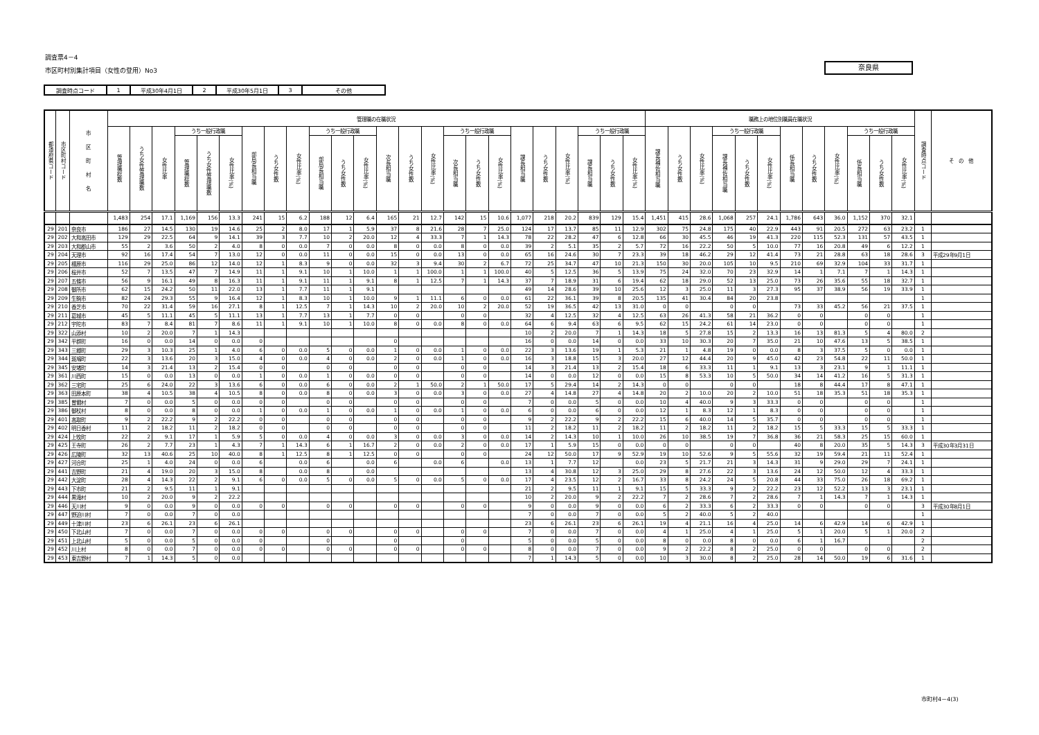調査票4－4
市区町村別集計項目（女性の登用）No3
奈良県
| 調査時点コード | 1 | 平成30年4月1日 | 2 | 平成30年5月1日 | 3 | その他 |
| 都道府県コード | 市区町村コード | 市 区 町 村 名 | 管理職の在職状況 | | | | | | | | | | | | | | | | | | | | | | | | 職務上の地位別職員在職状況 | | | | | | | | | | | | 調査時点コード | そ の 他 |
| --- | --- | --- | --- | --- | --- | --- | --- | --- | --- | --- | --- | --- | --- | --- | --- | --- | --- | --- | --- | --- | --- | --- | --- | --- | --- | --- | --- | --- | --- | --- | --- | --- | --- | --- | --- | --- | --- | --- | --- | --- |
| | | | 管理職総数 | うち女性管理職数 | 女性比率 | うち一般行政職 | | | 部局長相当職 | うち女性数 | 女性比率(%) | うち一般行政職 | | | 次長相当職 | うち女性数 | 女性比率(%) | うち一般行政職 | | | 課長相当職 | うち女性数 | 女性比率(%) | うち一般行政職 | | | 課長補佐相当職 | うち女性数 | 女性比率(%) | うち一般行政職 | | | 係長相当職 | うち女性数 | 女性比率(%) | うち一般行政職 | | | | |
| | | | | | | 管理職総数 | うち女性管理職数 | 女性比率(%) | | | | 部局長相当職 | うち女性数 | 女性比率(%) | | | | 次長相当職 | うち女性数 | 女性比率(%) | | | | 課長相当職 | うち女性数 | 女性比率(%) | | | | 課長補佐相当職 | うち女性数 | 女性比率(%) | | | | 係長相当職 | うち女性数 | 女性比率(%) | | |
| | | | 1,483 | 254 | 17.1 | 1,169 | 156 | 13.3 | 241 | 15 | 6.2 | 188 | 12 | 6.4 | 165 | 21 | 12.7 | 142 | 15 | 10.6 | 1,077 | 218 | 20.2 | 839 | 129 | 15.4 | 1,451 | 415 | 28.6 | 1,068 | 257 | 24.1 | 1,786 | 643 | 36.0 | 1,152 | 370 | 32.1 | | |
| 29 | 201 | 奈良市 | 186 | 27 | 14.5 | 130 | 19 | 14.6 | 25 | 2 | 8.0 | 17 | 1 | 5.9 | 37 | 8 | 21.6 | 28 | 7 | 25.0 | 124 | 17 | 13.7 | 85 | 11 | 12.9 | 302 | 75 | 24.8 | 175 | 40 | 22.9 | 443 | 91 | 20.5 | 272 | 63 | 23.2 | 1 | |
| 29 | 202 | 大和高田市 | 129 | 29 | 22.5 | 64 | 9 | 14.1 | 39 | 3 | 7.7 | 10 | 2 | 20.0 | 12 | 4 | 33.3 | 7 | 1 | 14.3 | 78 | 22 | 28.2 | 47 | 6 | 12.8 | 66 | 30 | 45.5 | 46 | 19 | 41.3 | 220 | 115 | 52.3 | 131 | 57 | 43.5 | 1 | |
| 29 | 203 | 大和郡山市 | 55 | 2 | 3.6 | 50 | 2 | 4.0 | 8 | 0 | 0.0 | 7 | 0 | 0.0 | 8 | 0 | 0.0 | 8 | 0 | 0.0 | 39 | 2 | 5.1 | 35 | 2 | 5.7 | 72 | 16 | 22.2 | 50 | 5 | 10.0 | 77 | 16 | 20.8 | 49 | 6 | 12.2 | 1 | |
| 29 | 204 | 天理市 | 92 | 16 | 17.4 | 54 | 7 | 13.0 | 12 | 0 | 0.0 | 11 | 0 | 0.0 | 15 | 0 | 0.0 | 13 | 0 | 0.0 | 65 | 16 | 24.6 | 30 | 7 | 23.3 | 39 | 18 | 46.2 | 29 | 12 | 41.4 | 73 | 21 | 28.8 | 63 | 18 | 28.6 | 3 | 平成29年9月1日 |
| 29 | 205 | 橿原市 | 116 | 29 | 25.0 | 86 | 12 | 14.0 | 12 | 1 | 8.3 | 9 | 0 | 0.0 | 32 | 3 | 9.4 | 30 | 2 | 6.7 | 72 | 25 | 34.7 | 47 | 10 | 21.3 | 150 | 30 | 20.0 | 105 | 10 | 9.5 | 210 | 69 | 32.9 | 104 | 33 | 31.7 | 1 | |
| 29 | 206 | 桜井市 | 52 | 7 | 13.5 | 47 | 7 | 14.9 | 11 | 1 | 9.1 | 10 | 1 | 10.0 | 1 | 1 | 100.0 | 1 | 1 | 100.0 | 40 | 5 | 12.5 | 36 | 5 | 13.9 | 75 | 24 | 32.0 | 70 | 23 | 32.9 | 14 | 1 | 7.1 | 7 | 1 | 14.3 | 1 | |
| 29 | 207 | 五條市 | 56 | 9 | 16.1 | 49 | 8 | 16.3 | 11 | 1 | 9.1 | 11 | 1 | 9.1 | 8 | 1 | 12.5 | 7 | 1 | 14.3 | 37 | 7 | 18.9 | 31 | 6 | 19.4 | 62 | 18 | 29.0 | 52 | 13 | 25.0 | 73 | 26 | 35.6 | 55 | 18 | 32.7 | 1 | |
| 29 | 208 | 御所市 | 62 | 15 | 24.2 | 50 | 11 | 22.0 | 13 | 1 | 7.7 | 11 | 1 | 9.1 | | | | | | | 49 | 14 | 28.6 | 39 | 10 | 25.6 | 12 | 3 | 25.0 | 11 | 3 | 27.3 | 95 | 37 | 38.9 | 56 | 19 | 33.9 | 1 | |
| 29 | 209 | 生駒市 | 82 | 24 | 29.3 | 55 | 9 | 16.4 | 12 | 1 | 8.3 | 10 | 1 | 10.0 | 9 | 1 | 11.1 | 6 | 0 | 0.0 | 61 | 22 | 36.1 | 39 | 8 | 20.5 | 135 | 41 | 30.4 | 84 | 20 | 23.8 | | | | | | | 1 | |
| 29 | 210 | 香芝市 | 70 | 22 | 31.4 | 59 | 16 | 27.1 | 8 | 1 | 12.5 | 7 | 1 | 14.3 | 10 | 2 | 20.0 | 10 | 2 | 20.0 | 52 | 19 | 36.5 | 42 | 13 | 31.0 | 0 | 0 | | 0 | 0 | | 73 | 33 | 45.2 | 56 | 21 | 37.5 | 1 | |
| 29 | 211 | 葛城市 | 45 | 5 | 11.1 | 45 | 5 | 11.1 | 13 | 1 | 7.7 | 13 | 1 | 7.7 | 0 | 0 | | 0 | 0 | | 32 | 4 | 12.5 | 32 | 4 | 12.5 | 63 | 26 | 41.3 | 58 | 21 | 36.2 | 0 | 0 | | 0 | 0 | | 1 | |
| 29 | 212 | 宇陀市 | 83 | 7 | 8.4 | 81 | 7 | 8.6 | 11 | 1 | 9.1 | 10 | 1 | 10.0 | 8 | 0 | 0.0 | 8 | 0 | 0.0 | 64 | 6 | 9.4 | 63 | 6 | 9.5 | 62 | 15 | 24.2 | 61 | 14 | 23.0 | 0 | 0 | | 0 | 0 | | 1 | |
| 29 | 322 | 山添村 | 10 | 2 | 20.0 | 7 | 1 | 14.3 | | | | | | | | | | | | | 10 | 2 | 20.0 | 7 | 1 | 14.3 | 18 | 5 | 27.8 | 15 | 2 | 13.3 | 16 | 13 | 81.3 | 5 | 4 | 80.0 | 2 | |
| 29 | 342 | 平群町 | 16 | 0 | 0.0 | 14 | 0 | 0.0 | 0 | | | | | | 0 | | | | | | 16 | 0 | 0.0 | 14 | 0 | 0.0 | 33 | 10 | 30.3 | 20 | 7 | 35.0 | 21 | 10 | 47.6 | 13 | 5 | 38.5 | 1 | |
| 29 | 343 | 三郷町 | 29 | 3 | 10.3 | 25 | 1 | 4.0 | 6 | 0 | 0.0 | 5 | 0 | 0.0 | 1 | 0 | 0.0 | 1 | 0 | 0.0 | 22 | 3 | 13.6 | 19 | 1 | 5.3 | 21 | 1 | 4.8 | 19 | 0 | 0.0 | 8 | 3 | 37.5 | 5 | 0 | 0.0 | 1 | |
| 29 | 344 | 斑鳩町 | 22 | 3 | 13.6 | 20 | 3 | 15.0 | 4 | 0 | 0.0 | 4 | 0 | 0.0 | 2 | 0 | 0.0 | 1 | 0 | 0.0 | 16 | 3 | 18.8 | 15 | 3 | 20.0 | 27 | 12 | 44.4 | 20 | 9 | 45.0 | 42 | 23 | 54.8 | 22 | 11 | 50.0 | 1 | |
| 29 | 345 | 安堵町 | 14 | 3 | 21.4 | 13 | 2 | 15.4 | 0 | 0 | | 0 | 0 | | 0 | 0 | | 0 | 0 | | 14 | 3 | 21.4 | 13 | 2 | 15.4 | 18 | 6 | 33.3 | 11 | 1 | 9.1 | 13 | 3 | 23.1 | 9 | 1 | 11.1 | 1 | |
| 29 | 361 | 川西町 | 15 | 0 | 0.0 | 13 | 0 | 0.0 | 1 | 0 | 0.0 | 1 | 0 | 0.0 | 0 | 0 | | 0 | 0 | | 14 | 0 | 0.0 | 12 | 0 | 0.0 | 15 | 8 | 53.3 | 10 | 5 | 50.0 | 34 | 14 | 41.2 | 16 | 5 | 31.3 | 1 | |
| 29 | 362 | 三宅町 | 25 | 6 | 24.0 | 22 | 3 | 13.6 | 6 | 0 | 0.0 | 6 | 0 | 0.0 | 2 | 1 | 50.0 | 2 | 1 | 50.0 | 17 | 5 | 29.4 | 14 | 2 | 14.3 | 0 | 0 | | 0 | 0 | | 18 | 8 | 44.4 | 17 | 8 | 47.1 | 1 | |
| 29 | 363 | 田原本町 | 38 | 4 | 10.5 | 38 | 4 | 10.5 | 8 | 0 | 0.0 | 8 | 0 | 0.0 | 3 | 0 | 0.0 | 3 | 0 | 0.0 | 27 | 4 | 14.8 | 27 | 4 | 14.8 | 20 | 2 | 10.0 | 20 | 2 | 10.0 | 51 | 18 | 35.3 | 51 | 18 | 35.3 | 1 | |
| 29 | 385 | 曽爾村 | 7 | 0 | 0.0 | 5 | 0 | 0.0 | 0 | 0 | | 0 | 0 | | 0 | 0 | | 0 | 0 | | 7 | 0 | 0.0 | 5 | 0 | 0.0 | 10 | 4 | 40.0 | 9 | 3 | 33.3 | 0 | 0 | | 0 | 0 | | 1 | |
| 29 | 386 | 御杖村 | 8 | 0 | 0.0 | 8 | 0 | 0.0 | 1 | 0 | 0.0 | 1 | 0 | 0.0 | 1 | 0 | 0.0 | 1 | 0 | 0.0 | 6 | 0 | 0.0 | 6 | 0 | 0.0 | 12 | 1 | 8.3 | 12 | 1 | 8.3 | 0 | 0 | | 0 | 0 | | 1 | |
| 29 | 401 | 高取町 | 9 | 2 | 22.2 | 9 | 2 | 22.2 | 0 | 0 | | 0 | 0 | | 0 | 0 | | 0 | 0 | | 9 | 2 | 22.2 | 9 | 2 | 22.2 | 15 | 6 | 40.0 | 14 | 5 | 35.7 | 0 | 0 | | 0 | 0 | | 1 | |
| 29 | 402 | 明日香村 | 11 | 2 | 18.2 | 11 | 2 | 18.2 | 0 | 0 | | 0 | 0 | | 0 | 0 | | 0 | 0 | | 11 | 2 | 18.2 | 11 | 2 | 18.2 | 11 | 2 | 18.2 | 11 | 2 | 18.2 | 15 | 5 | 33.3 | 15 | 5 | 33.3 | 1 | |
| 29 | 424 | 上牧町 | 22 | 2 | 9.1 | 17 | 1 | 5.9 | 5 | 0 | 0.0 | 4 | 0 | 0.0 | 3 | 0 | 0.0 | 3 | 0 | 0.0 | 14 | 2 | 14.3 | 10 | 1 | 10.0 | 26 | 10 | 38.5 | 19 | 7 | 36.8 | 36 | 21 | 58.3 | 25 | 15 | 60.0 | 1 | |
| 29 | 425 | 王寺町 | 26 | 2 | 7.7 | 23 | 1 | 4.3 | 7 | 1 | 14.3 | 6 | 1 | 16.7 | 2 | 0 | 0.0 | 2 | 0 | 0.0 | 17 | 1 | 5.9 | 15 | 0 | 0.0 | 0 | 0 | | 0 | 0 | | 40 | 8 | 20.0 | 35 | 5 | 14.3 | 3 | 平成30年3月31日 |
| 29 | 426 | 広陵町 | 32 | 13 | 40.6 | 25 | 10 | 40.0 | 8 | 1 | 12.5 | 8 | 1 | 12.5 | 0 | 0 | | 0 | 0 | | 24 | 12 | 50.0 | 17 | 9 | 52.9 | 19 | 10 | 52.6 | 9 | 5 | 55.6 | 32 | 19 | 59.4 | 21 | 11 | 52.4 | 1 | |
| 29 | 427 | 河合町 | 25 | 1 | 4.0 | 24 | 0 | 0.0 | 6 | | 0.0 | 6 | | 0.0 | 6 | | 0.0 | 6 | | 0.0 | 13 | 1 | 7.7 | 12 | | 0.0 | 23 | 5 | 21.7 | 21 | 3 | 14.3 | 31 | 9 | 29.0 | 29 | 7 | 24.1 | 1 | |
| 29 | 441 | 吉野町 | 21 | 4 | 19.0 | 20 | 3 | 15.0 | 8 | | 0.0 | 8 | | 0.0 | | | | | | | 13 | 4 | 30.8 | 12 | 3 | 25.0 | 29 | 8 | 27.6 | 22 | 3 | 13.6 | 24 | 12 | 50.0 | 12 | 4 | 33.3 | 1 | |
| 29 | 442 | 大淀町 | 28 | 4 | 14.3 | 22 | 2 | 9.1 | 6 | 0 | 0.0 | 5 | 0 | 0.0 | 5 | 0 | 0.0 | 5 | 0 | 0.0 | 17 | 4 | 23.5 | 12 | 2 | 16.7 | 33 | 8 | 24.2 | 24 | 5 | 20.8 | 44 | 33 | 75.0 | 26 | 18 | 69.2 | 1 | |
| 29 | 443 | 下市町 | 21 | 2 | 9.5 | 11 | 1 | 9.1 | | | | | | | | | | | | | 21 | 2 | 9.5 | 11 | 1 | 9.1 | 15 | 5 | 33.3 | 9 | 2 | 22.2 | 23 | 12 | 52.2 | 13 | 3 | 23.1 | 1 | |
| 29 | 444 | 黒滝村 | 10 | 2 | 20.0 | 9 | 2 | 22.2 | | | | | | | | | | | | | 10 | 2 | 20.0 | 9 | 2 | 22.2 | 7 | 2 | 28.6 | 7 | 2 | 28.6 | 7 | 1 | 14.3 | 7 | 1 | 14.3 | 1 | |
| 29 | 446 | 天川村 | 9 | 0 | 0.0 | 9 | 0 | 0.0 | 0 | 0 | | 0 | 0 | | 0 | 0 | | 0 | 0 | | 9 | 0 | 0.0 | 9 | 0 | 0.0 | 6 | 2 | 33.3 | 6 | 2 | 33.3 | 0 | 0 | | 0 | 0 | | 3 | 平成30年8月1日 |
| 29 | 447 | 野迫川村 | 7 | 0 | 0.0 | 7 | 0 | 0.0 | | | | | | | | | | | | | 7 | 0 | 0.0 | 7 | 0 | 0.0 | 5 | 2 | 40.0 | 5 | 2 | 40.0 | | | | | | | 1 | |
| 29 | 449 | 十津川村 | 23 | 6 | 26.1 | 23 | 6 | 26.1 | | | | | | | | | | | | | 23 | 6 | 26.1 | 23 | 6 | 26.1 | 19 | 4 | 21.1 | 16 | 4 | 25.0 | 14 | 6 | 42.9 | 14 | 6 | 42.9 | 1 | |
| 29 | 450 | 下北山村 | 7 | 0 | 0.0 | 7 | 0 | 0.0 | 0 | 0 | | 0 | 0 | | 0 | 0 | | 0 | 0 | | 7 | 0 | 0.0 | 7 | 0 | 0.0 | 4 | 1 | 25.0 | 4 | 1 | 25.0 | 5 | 1 | 20.0 | 5 | 1 | 20.0 | 2 | |
| 29 | 451 | 上北山村 | 5 | 0 | 0.0 | 5 | 0 | 0.0 | 0 | | | 0 | | | 0 | | | 0 | | | 5 | 0 | 0.0 | 5 | 0 | 0.0 | 8 | 0 | 0.0 | 8 | 0 | 0.0 | 6 | 1 | 16.7 | | | | 2 | |
| 29 | 452 | 川上村 | 8 | 0 | 0.0 | 7 | 0 | 0.0 | 0 | 0 | | 0 | 0 | | 0 | 0 | | 0 | 0 | | 8 | 0 | 0.0 | 7 | 0 | 0.0 | 9 | 2 | 22.2 | 8 | 2 | 25.0 | 0 | 0 | | 0 | 0 | | 2 | |
| 29 | 453 | 東吉野村 | 7 | 1 | 14.3 | 5 | 0 | 0.0 | | | | | | | | | | | | | 7 | 1 | 14.3 | 5 | 0 | 0.0 | 10 | 3 | 30.0 | 8 | 2 | 25.0 | 28 | 14 | 50.0 | 19 | 6 | 31.6 | 1 | |
市町村4－4(3)